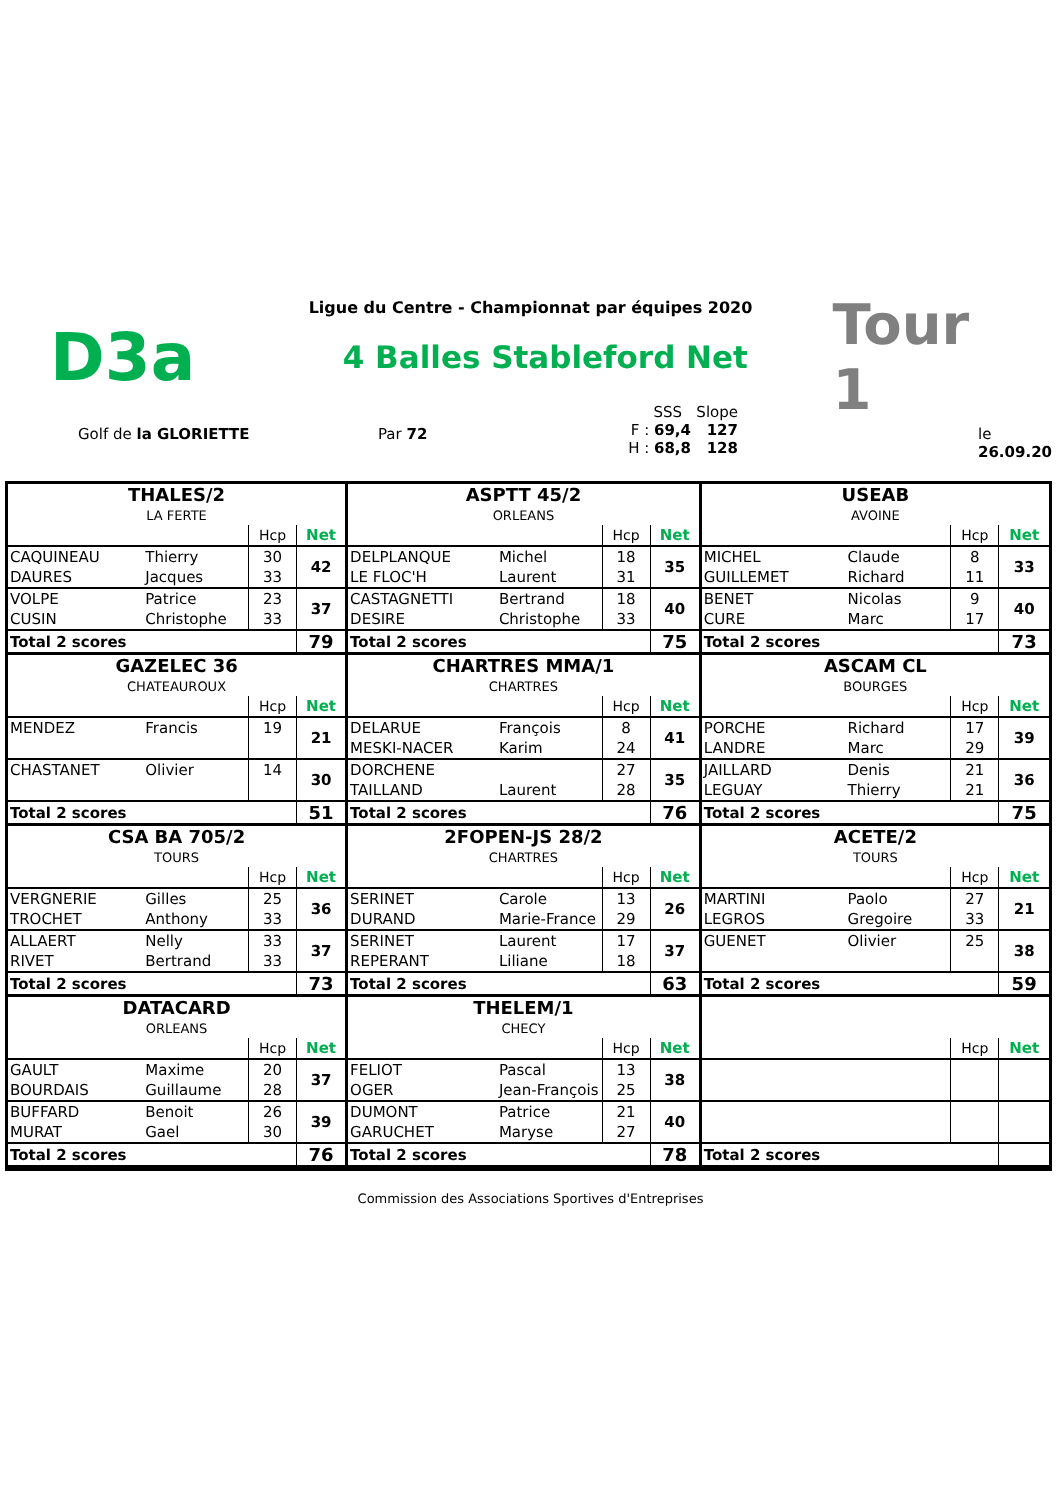Ligue du Centre - Championnat par équipes 2020
D3a
4 Balles Stableford Net
Tour 1
Golf de la GLORIETTE Par 72
SSS Slope
F : 69,4 127
H : 68,8 128
le 26.09.20
| THALES/2 | | | | ASPTT 45/2 | | | | USEAB | | | |
| LA FERTE | | | | ORLEANS | | | | AVOINE | | | |
| | | Hcp | Net | | | Hcp | Net | | | Hcp | Net |
| CAQUINEAU | Thierry | 30 | 42 | DELPLANQUE | Michel | 18 | 35 | MICHEL | Claude | 8 | 33 |
| DAURES | Jacques | 33 | | LE FLOC'H | Laurent | 31 | | GUILLEMET | Richard | 11 | |
| VOLPE | Patrice | 23 | 37 | CASTAGNETTI | Bertrand | 18 | 40 | BENET | Nicolas | 9 | 40 |
| CUSIN | Christophe | 33 | | DESIRE | Christophe | 33 | | CURE | Marc | 17 | |
| Total 2 scores | | | 79 | Total 2 scores | | | 75 | Total 2 scores | | | 73 |
| GAZELEC 36 | | | | CHARTRES MMA/1 | | | | ASCAM CL | | | |
| CHATEAUROUX | | | | CHARTRES | | | | BOURGES | | | |
| | | Hcp | Net | | | Hcp | Net | | | Hcp | Net |
| MENDEZ | Francis | 19 | 21 | DELARUE | François | 8 | 41 | PORCHE | Richard | 17 | 39 |
| | | | | MESKI-NACER | Karim | 24 | | LANDRE | Marc | 29 | |
| CHASTANET | Olivier | 14 | 30 | DORCHENE | | 27 | 35 | JAILLARD | Denis | 21 | 36 |
| | | | | TAILLAND | Laurent | 28 | | LEGUAY | Thierry | 21 | |
| Total 2 scores | | | 51 | Total 2 scores | | | 76 | Total 2 scores | | | 75 |
| CSA BA 705/2 | | | | 2FOPEN-JS 28/2 | | | | ACETE/2 | | | |
| TOURS | | | | CHARTRES | | | | TOURS | | | |
| | | Hcp | Net | | | Hcp | Net | | | Hcp | Net |
| VERGNERIE | Gilles | 25 | 36 | SERINET | Carole | 13 | 26 | MARTINI | Paolo | 27 | 21 |
| TROCHET | Anthony | 33 | | DURAND | Marie-France | 29 | | LEGROS | Gregoire | 33 | |
| ALLAERT | Nelly | 33 | 37 | SERINET | Laurent | 17 | 37 | GUENET | Olivier | 25 | 38 |
| RIVET | Bertrand | 33 | | REPERANT | Liliane | 18 | | | | | |
| Total 2 scores | | | 73 | Total 2 scores | | | 63 | Total 2 scores | | | 59 |
| DATACARD | | | | THELEM/1 | | | | | | | |
| ORLEANS | | | | CHECY | | | | | | | |
| | | Hcp | Net | | | Hcp | Net | | | Hcp | Net |
| GAULT | Maxime | 20 | 37 | FELIOT | Pascal | 13 | 38 | | | | |
| BOURDAIS | Guillaume | 28 | | OGER | Jean-François | 25 | | | | | |
| BUFFARD | Benoit | 26 | 39 | DUMONT | Patrice | 21 | 40 | | | | |
| MURAT | Gael | 30 | | GARUCHET | Maryse | 27 | | | | | |
| Total 2 scores | | | 76 | Total 2 scores | | | 78 | Total 2 scores | | | |
Commission des Associations Sportives d'Entreprises